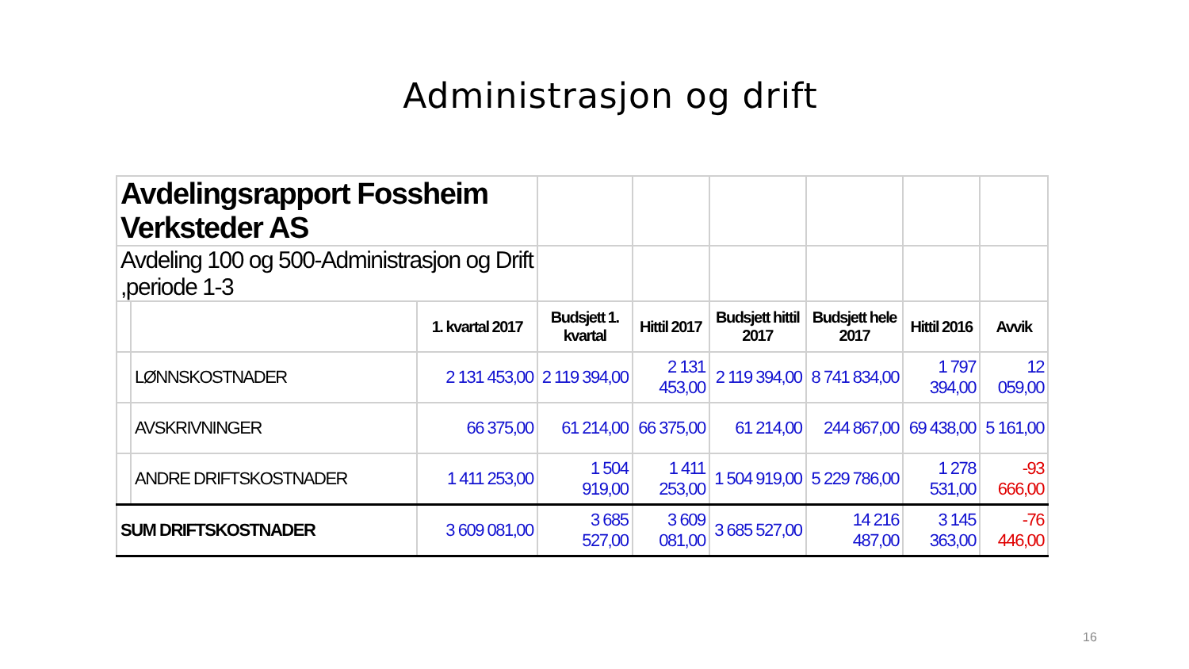Administrasjon og drift
| Avdelingsrapport Fossheim Verksteder AS | | | | | | | | |
| Avdeling 100 og 500-Administrasjon og Drift ,periode 1-3 | | | | | | | | |
| | | 1. kvartal 2017 | Budsjett 1. kvartal | Hittil 2017 | Budsjett hittil 2017 | Budsjett hele 2017 | Hittil 2016 | Avvik |
| | LØNNSKOSTNADER | 2 131 453,00 | 2 119 394,00 | 2 131 453,00 | 2 119 394,00 | 8 741 834,00 | 1 797 394,00 | 12 059,00 |
| | AVSKRIVNINGER | 66 375,00 | 61 214,00 | 66 375,00 | 61 214,00 | 244 867,00 | 69 438,00 | 5 161,00 |
| | ANDRE DRIFTSKOSTNADER | 1 411 253,00 | 1 504 919,00 | 1 411 253,00 | 1 504 919,00 | 5 229 786,00 | 1 278 531,00 | -93 666,00 |
| SUM DRIFTSKOSTNADER | | 3 609 081,00 | 3 685 527,00 | 3 609 081,00 | 3 685 527,00 | 14 216 487,00 | 3 145 363,00 | -76 446,00 |
16